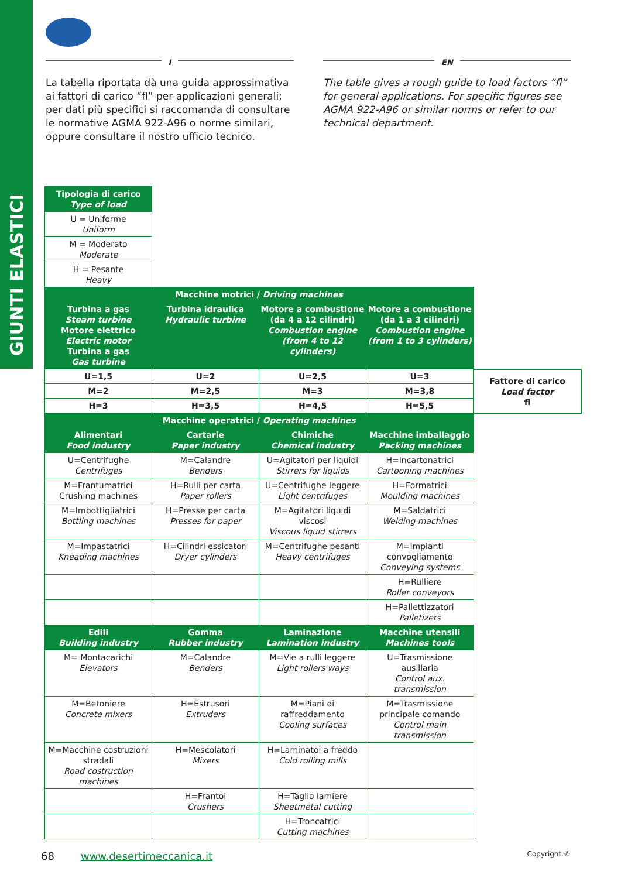GIUNTI ELASTICI
I
La tabella riportata dà una guida approssimativa ai fattori di carico “fl” per applicazioni generali; per dati più specifici si raccomanda di consultare le normative AGMA 922-A96 o norme similari, oppure consultare il nostro ufficio tecnico.
EN
The table gives a rough guide to load factors “fl” for general applications. For specific figures see AGMA 922-A96 or similar norms or refer to our technical department.
| Tipologia di carico Type of load | | | | |
| U = Uniforme Uniform | | | | |
| M = Moderato Moderate | | | | |
| H = Pesante Heavy | | | | |
| | Macchine motrici / Driving machines | | | |
| Turbina a gas Steam turbine Motore elettrico Electric motor Turbina a gas Gas turbine | Turbina idraulica Hydraulic turbine | Motore a combustione (da 4 a 12 cilindri) Combustion engine (from 4 to 12 cylinders) | Motore a combustione (da 1 a 3 cilindri) Combustion engine (from 1 to 3 cylinders) | |
| U=1,5 | U=2 | U=2,5 | U=3 | Fattore di carico Load factor fl |
| M=2 | M=2,5 | M=3 | M=3,8 | |
| H=3 | H=3,5 | H=4,5 | H=5,5 | |
| Macchine operatrici / Operating machines | | | | |
| Alimentari Food industry | Cartarie Paper industry | Chimiche Chemical industry | Macchine imballaggio Packing machines | |
| U=Centrifughe Centrifuges | M=Calandre Benders | U=Agitatori per liquidi Stirrers for liquids | H=Incartonatrici Cartooning machines | |
| M=Frantumatrici Crushing machines | H=Rulli per carta Paper rollers | U=Centrifughe leggere Light centrifuges | H=Formatrici Moulding machines | |
| M=Imbottigliatrici Bottling machines | H=Presse per carta Presses for paper | M=Agitatori liquidi viscosi Viscous liquid stirrers | M=Saldatrici Welding machines | |
| M=Impastatrici Kneading machines | H=Cilindri essicatori Dryer cylinders | M=Centrifughe pesanti Heavy centrifuges | M=Impianti convogliamento Conveying systems | |
| | | | H=Rulliere Roller conveyors | |
| | | | H=Pallettizzatori Palletizers | |
| Edili Building industry | Gomma Rubber industry | Laminazione Lamination industry | Macchine utensili Machines tools | |
| M= Montacarichi Elevators | M=Calandre Benders | M=Vie a rulli leggere Light rollers ways | U=Trasmissione ausiliaria Control aux. transmission | |
| M=Betoniere Concrete mixers | H=Estrusori Extruders | M=Piani di raffreddamento Cooling surfaces | M=Trasmissione principale comando Control main transmission | |
| M=Macchine costruzioni stradali Road costruction machines | H=Mescolatori Mixers | H=Laminatoi a freddo Cold rolling mills | | |
| | H=Frantoi Crushers | H=Taglio lamiere Sheetmetal cutting | | |
| | | H=Troncatrici Cutting machines | | |
68 www.desertimeccanica.it Copyright ©